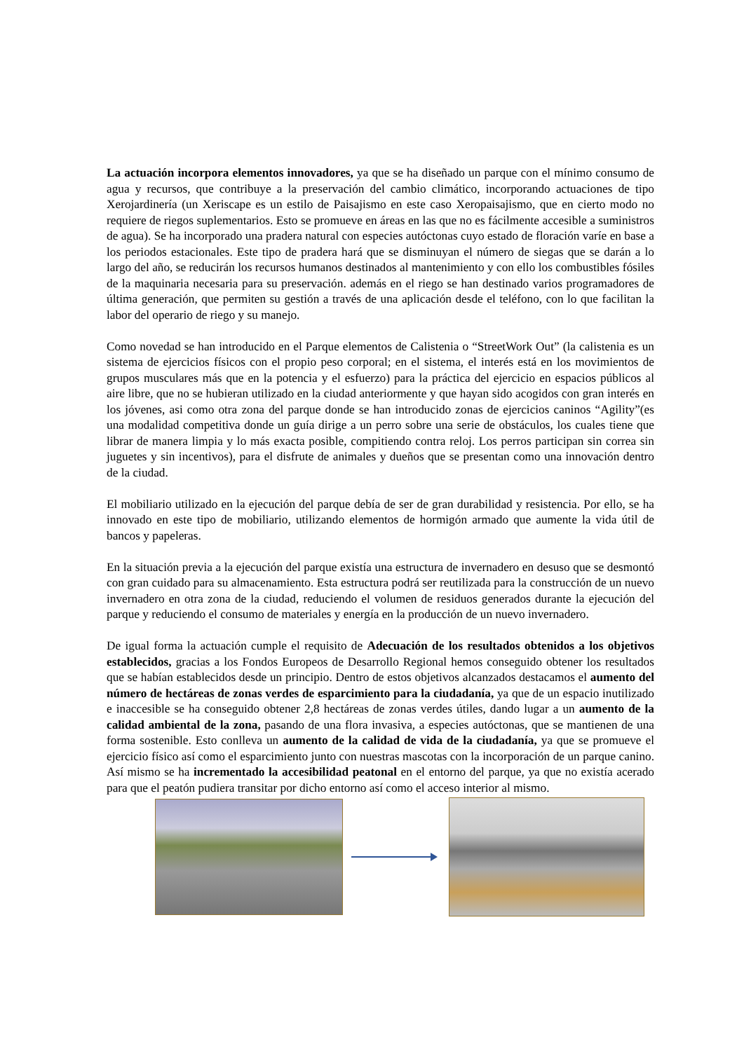La actuación incorpora elementos innovadores, ya que se ha diseñado un parque con el mínimo consumo de agua y recursos, que contribuye a la preservación del cambio climático, incorporando actuaciones de tipo Xerojardinería (un Xeriscape es un estilo de Paisajismo en este caso Xeropaisajismo, que en cierto modo no requiere de riegos suplementarios. Esto se promueve en áreas en las que no es fácilmente accesible a suministros de agua). Se ha incorporado una pradera natural con especies autóctonas cuyo estado de floración varíe en base a los periodos estacionales. Este tipo de pradera hará que se disminuyan el número de siegas que se darán a lo largo del año, se reducirán los recursos humanos destinados al mantenimiento y con ello los combustibles fósiles de la maquinaria necesaria para su preservación. además en el riego se han destinado varios programadores de última generación, que permiten su gestión a través de una aplicación desde el teléfono, con lo que facilitan la labor del operario de riego y su manejo.
Como novedad se han introducido en el Parque elementos de Calistenia o “StreetWork Out” (la calistenia es un sistema de ejercicios físicos con el propio peso corporal; en el sistema, el interés está en los movimientos de grupos musculares más que en la potencia y el esfuerzo) para la práctica del ejercicio en espacios públicos al aire libre, que no se hubieran utilizado en la ciudad anteriormente y que hayan sido acogidos con gran interés en los jóvenes, asi como otra zona del parque donde se han introducido zonas de ejercicios caninos “Agility”(es una modalidad competitiva donde un guía dirige a un perro sobre una serie de obstáculos, los cuales tiene que librar de manera limpia y lo más exacta posible, compitiendo contra reloj. Los perros participan sin correa sin juguetes y sin incentivos), para el disfrute de animales y dueños que se presentan como una innovación dentro de la ciudad.
El mobiliario utilizado en la ejecución del parque debía de ser de gran durabilidad y resistencia. Por ello, se ha innovado en este tipo de mobiliario, utilizando elementos de hormigón armado que aumente la vida útil de bancos y papeleras.
En la situación previa a la ejecución del parque existía una estructura de invernadero en desuso que se desmontó con gran cuidado para su almacenamiento. Esta estructura podrá ser reutilizada para la construcción de un nuevo invernadero en otra zona de la ciudad, reduciendo el volumen de residuos generados durante la ejecución del parque y reduciendo el consumo de materiales y energía en la producción de un nuevo invernadero.
De igual forma la actuación cumple el requisito de Adecuación de los resultados obtenidos a los objetivos establecidos, gracias a los Fondos Europeos de Desarrollo Regional hemos conseguido obtener los resultados que se habían establecidos desde un principio. Dentro de estos objetivos alcanzados destacamos el aumento del número de hectáreas de zonas verdes de esparcimiento para la ciudadanía, ya que de un espacio inutilizado e inaccesible se ha conseguido obtener 2,8 hectáreas de zonas verdes útiles, dando lugar a un aumento de la calidad ambiental de la zona, pasando de una flora invasiva, a especies autóctonas, que se mantienen de una forma sostenible. Esto conlleva un aumento de la calidad de vida de la ciudadanía, ya que se promueve el ejercicio físico así como el esparcimiento junto con nuestras mascotas con la incorporación de un parque canino. Así mismo se ha incrementado la accesibilidad peatonal en el entorno del parque, ya que no existía acerado para que el peatón pudiera transitar por dicho entorno así como el acceso interior al mismo.